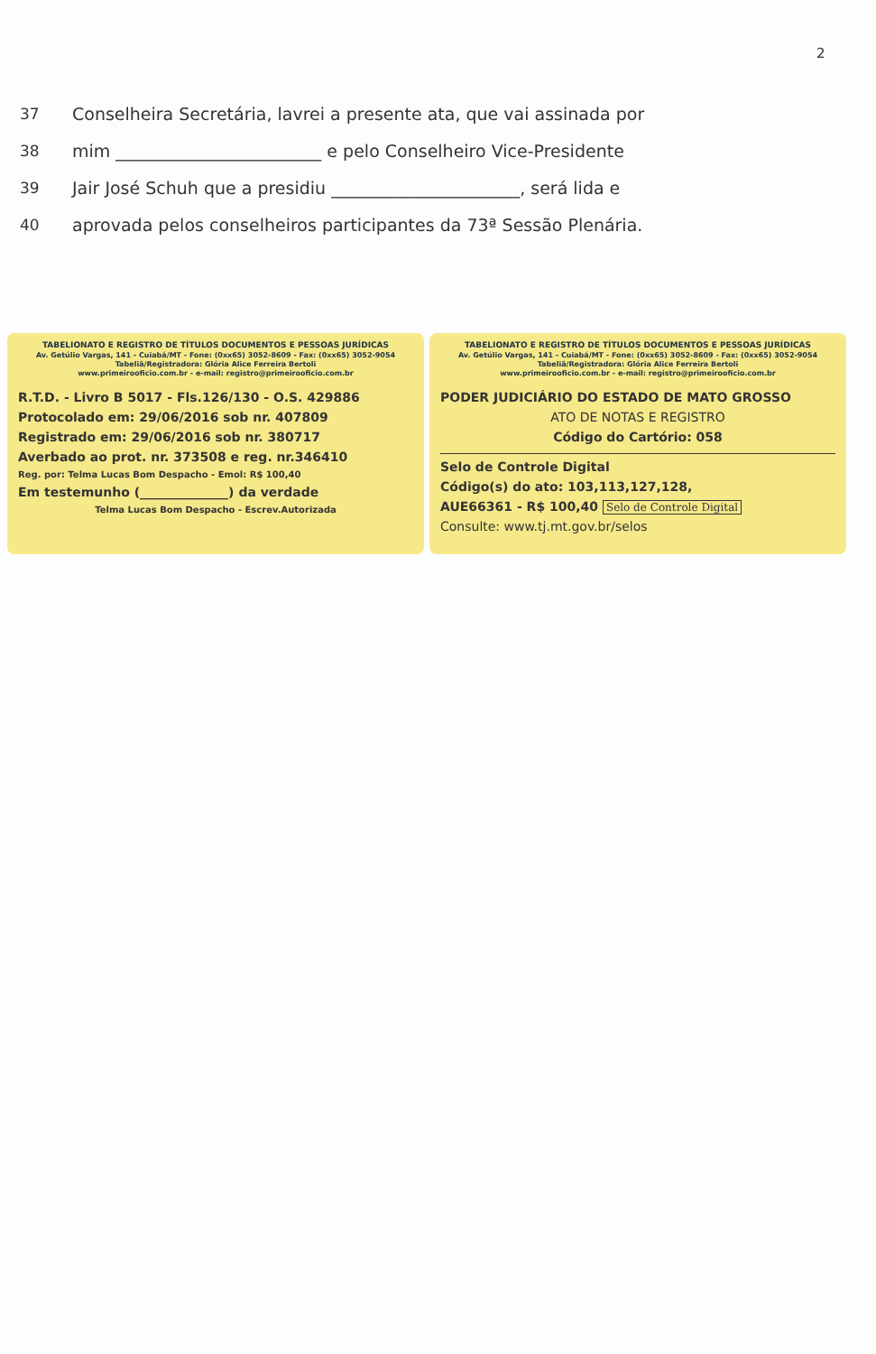2
37 Conselheira Secretária, lavrei a presente ata, que vai assinada por
38 mim ________________________ e pelo Conselheiro Vice-Presidente
39 Jair José Schuh que a presidiu ______________________, será lida e
40 aprovada pelos conselheiros participantes da 73ª Sessão Plenária.
TABELIONATO E REGISTRO DE TÍTULOS DOCUMENTOS E PESSOAS JURÍDICAS
Av. Getúlio Vargas, 141 - Cuiabá/MT - Fone: (0xx65) 3052-8609 - Fax: (0xx65) 3052-9054
Tabeliã/Registradora: Glória Alice Ferreira Bertoli
www.primeirooficio.com.br - e-mail: registro@primeirooficio.com.br
R.T.D. - Livro B 5017 - Fls.126/130 - O.S. 429886
Protocolado em: 29/06/2016 sob nr. 407809
Registrado em: 29/06/2016 sob nr. 380717
Averbado ao prot. nr. 373508 e reg. nr.346410
Reg. por: Telma Lucas Bom Despacho - Emol: R$ 100,40
Em testemunho (______________) da verdade
Telma Lucas Bom Despacho - Escrev.Autorizada
TABELIONATO E REGISTRO DE TÍTULOS DOCUMENTOS E PESSOAS JURÍDICAS
Av. Getúlio Vargas, 141 - Cuiabá/MT - Fone: (0xx65) 3052-8609 - Fax: (0xx65) 3052-9054
Tabeliã/Registradora: Glória Alice Ferreira Bertoli
www.primeirooficio.com.br - e-mail: registro@primeirooficio.com.br
PODER JUDICIÁRIO DO ESTADO DE MATO GROSSO
ATO DE NOTAS E REGISTRO
Código do Cartório: 058
Selo de Controle Digital
Código(s) do ato: 103,113,127,128,
AUE66361 - R$ 100,40 Selo de Controle Digital
Consulte: www.tj.mt.gov.br/selos